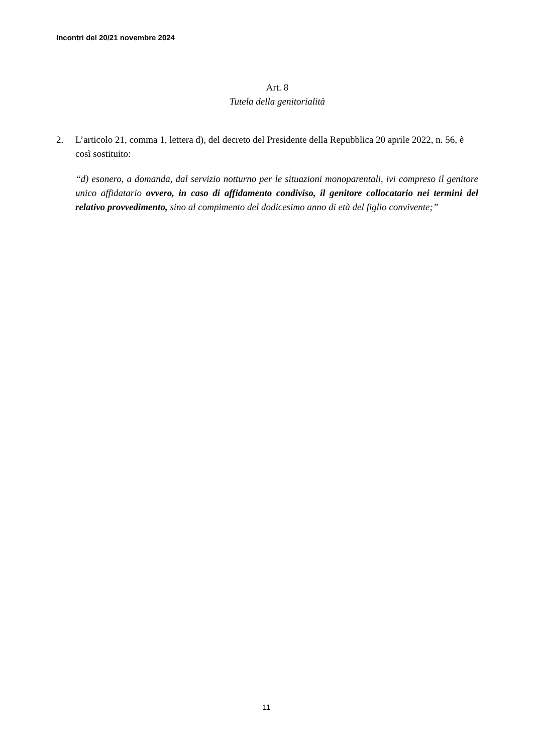Incontri del 20/21 novembre 2024
Art. 8
Tutela della genitorialità
2. L’articolo 21, comma 1, lettera d), del decreto del Presidente della Repubblica 20 aprile 2022, n. 56, è così sostituito:
“d) esonero, a domanda, dal servizio notturno per le situazioni monoparentali, ivi compreso il genitore unico affidatario ovvero, in caso di affidamento condiviso, il genitore collocatario nei termini del relativo provvedimento, sino al compimento del dodicesimo anno di età del figlio convivente;”
11